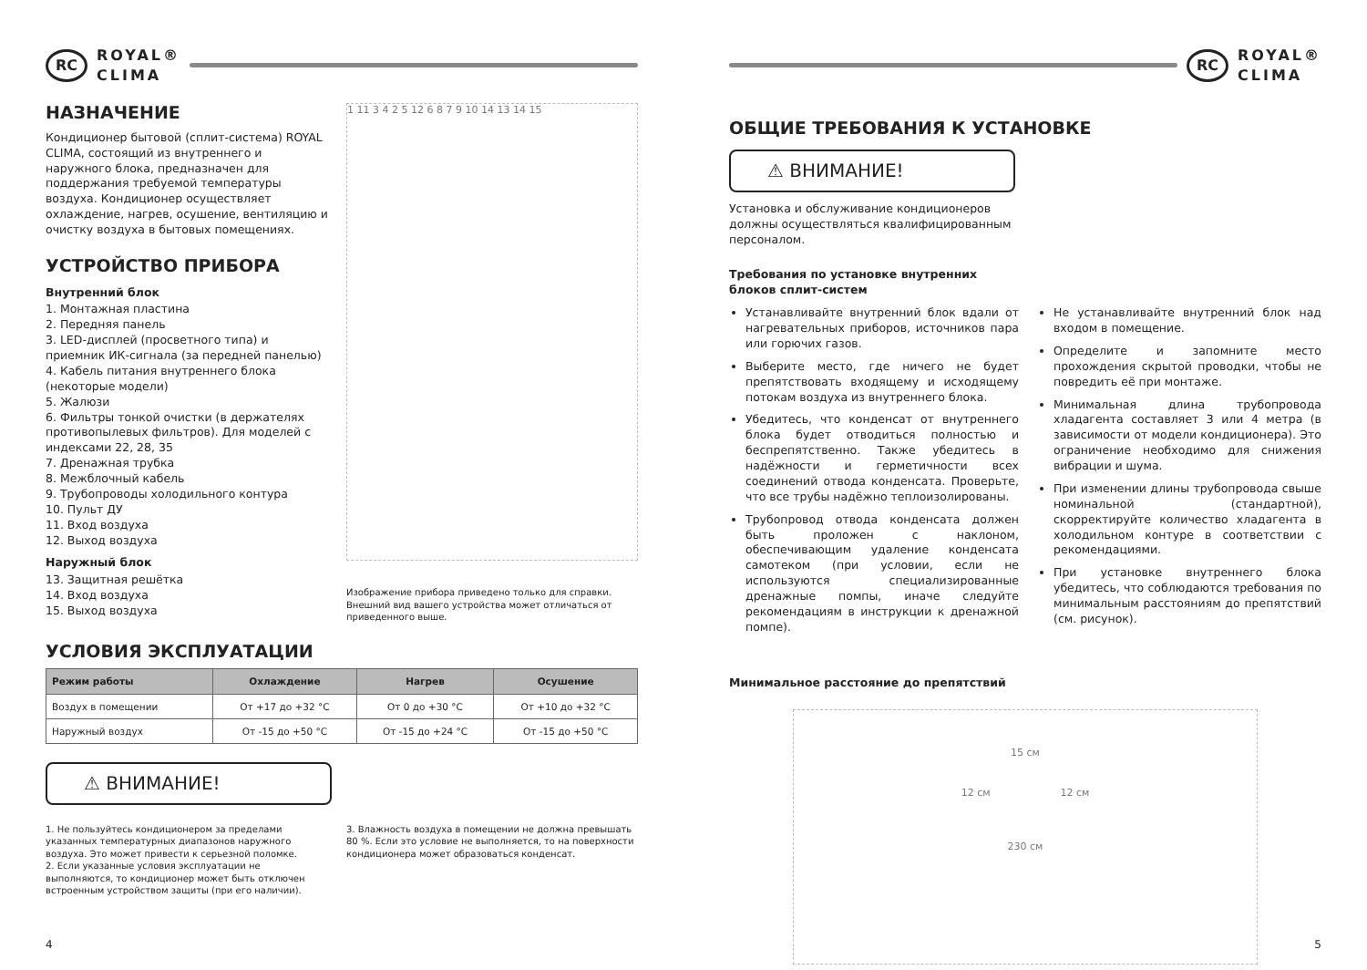RC ROYAL®
CLIMA
НАЗНАЧЕНИЕ
Кондиционер бытовой (сплит-система) ROYAL CLIMA, состоящий из внутреннего и наружного блока, предназначен для поддержания требуемой температуры воздуха. Кондиционер осуществляет охлаждение, нагрев, осушение, вентиляцию и очистку воздуха в бытовых помещениях.
УСТРОЙСТВО ПРИБОРА
Внутренний блок
1. Монтажная пластина
2. Передняя панель
3. LED-дисплей (просветного типа) и приемник ИК-сигнала (за передней панелью)
4. Кабель питания внутреннего блока (некоторые модели)
5. Жалюзи
6. Фильтры тонкой очистки (в держателях противопылевых фильтров). Для моделей с индексами 22, 28, 35
7. Дренажная трубка
8. Межблочный кабель
9. Трубопроводы холодильного контура
10. Пульт ДУ
11. Вход воздуха
12. Выход воздуха
Наружный блок
13. Защитная решётка
14. Вход воздуха
15. Выход воздуха
1 11 3 4 2 5 12 6 8 7 9 10 14 13 14 15
Изображение прибора приведено только для справки. Внешний вид вашего устройства может отличаться от приведенного выше.
УСЛОВИЯ ЭКСПЛУАТАЦИИ
| Режим работы | Охлаждение | Нагрев | Осушение |
| --- | --- | --- | --- |
| Воздух в помещении | От +17 до +32 °C | От 0 до +30 °C | От +10 до +32 °C |
| Наружный воздух | От -15 до +50 °C | От -15 до +24 °C | От -15 до +50 °C |
⚠ ВНИМАНИЕ!
1. Не пользуйтесь кондиционером за пределами указанных температурных диапазонов наружного воздуха. Это может привести к серьезной поломке.
2. Если указанные условия эксплуатации не выполняются, то кондиционер может быть отключен встроенным устройством защиты (при его наличии).
3. Влажность воздуха в помещении не должна превышать 80 %. Если это условие не выполняется, то на поверхности кондиционера может образоваться конденсат.
4
RC ROYAL®
CLIMA
ОБЩИЕ ТРЕБОВАНИЯ К УСТАНОВКЕ
⚠ ВНИМАНИЕ!
Установка и обслуживание кондиционеров должны осуществляться квалифицированным персоналом.
Требования по установке внутренних
блоков сплит-систем
Устанавливайте внутренний блок вдали от нагревательных приборов, источников пара или горючих газов.
Выберите место, где ничего не будет препятствовать входящему и исходящему потокам воздуха из внутреннего блока.
Убедитесь, что конденсат от внутреннего блока будет отводиться полностью и беспрепятственно. Также убедитесь в надёжности и герметичности всех соединений отвода конденсата. Проверьте, что все трубы надёжно теплоизолированы.
Трубопровод отвода конденсата должен быть проложен с наклоном, обеспечивающим удаление конденсата самотеком (при условии, если не используются специализированные дренажные помпы, иначе следуйте рекомендациям в инструкции к дренажной помпе).
Не устанавливайте внутренний блок над входом в помещение.
Определите и запомните место прохождения скрытой проводки, чтобы не повредить её при монтаже.
Минимальная длина трубопровода хладагента составляет 3 или 4 метра (в зависимости от модели кондиционера). Это ограничение необходимо для снижения вибрации и шума.
При изменении длины трубопровода свыше номинальной (стандартной), скорректируйте количество хладагента в холодильном контуре в соответствии с рекомендациями.
При установке внутреннего блока убедитесь, что соблюдаются требования по минимальным расстояниям до препятствий (см. рисунок).
Минимальное расстояние до препятствий
15 см
12 см 12 см
230 см
5